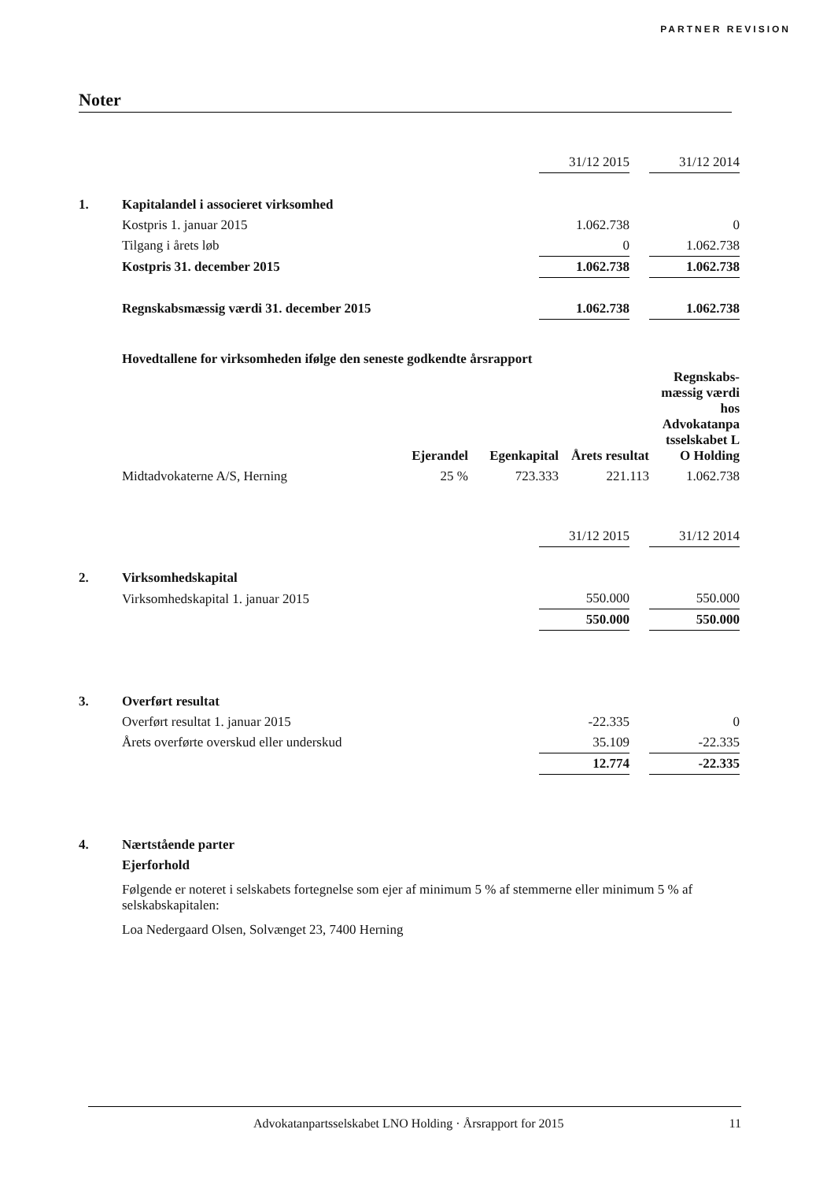PARTNER REVISION
Noter
| | | 31/12 2015 | | 31/12 2014 |
| 1. | Kapitalandel i associeret virksomhed | | | |
| | Kostpris 1. januar 2015 | 1.062.738 | | 0 |
| | Tilgang i årets løb | 0 | | 1.062.738 |
| | Kostpris 31. december 2015 | 1.062.738 | | 1.062.738 |
| | Regnskabsmæssig værdi 31. december 2015 | 1.062.738 | | 1.062.738 |
Hovedtallene for virksomheden ifølge den seneste godkendte årsrapport
| | Ejerandel | Egenkapital | Årets resultat | Regnskabs- mæssig værdi hos Advokatanpa tsselskabet L O Holding |
| --- | --- | --- | --- | --- |
| Midtadvokaterne A/S, Herning | 25 % | 723.333 | 221.113 | 1.062.738 |
| | | 31/12 2015 | | 31/12 2014 |
| 2. | Virksomhedskapital | | | |
| | Virksomhedskapital 1. januar 2015 | 550.000 | | 550.000 |
| | | 550.000 | | 550.000 |
| 3. | Overført resultat | | | |
| | Overført resultat 1. januar 2015 | -22.335 | | 0 |
| | Årets overførte overskud eller underskud | 35.109 | | -22.335 |
| | | 12.774 | | -22.335 |
| 4. | Nærtstående parter | | | |
| | Ejerforhold | | | |
| | Følgende er noteret i selskabets fortegnelse som ejer af minimum 5 % af stemmerne eller minimum 5 % af selskabskapitalen: | | | |
| | Loa Nedergaard Olsen, Solvænget 23, 7400 Herning | | | |
Advokatanpartsselskabet LNO Holding · Årsrapport for 2015 11